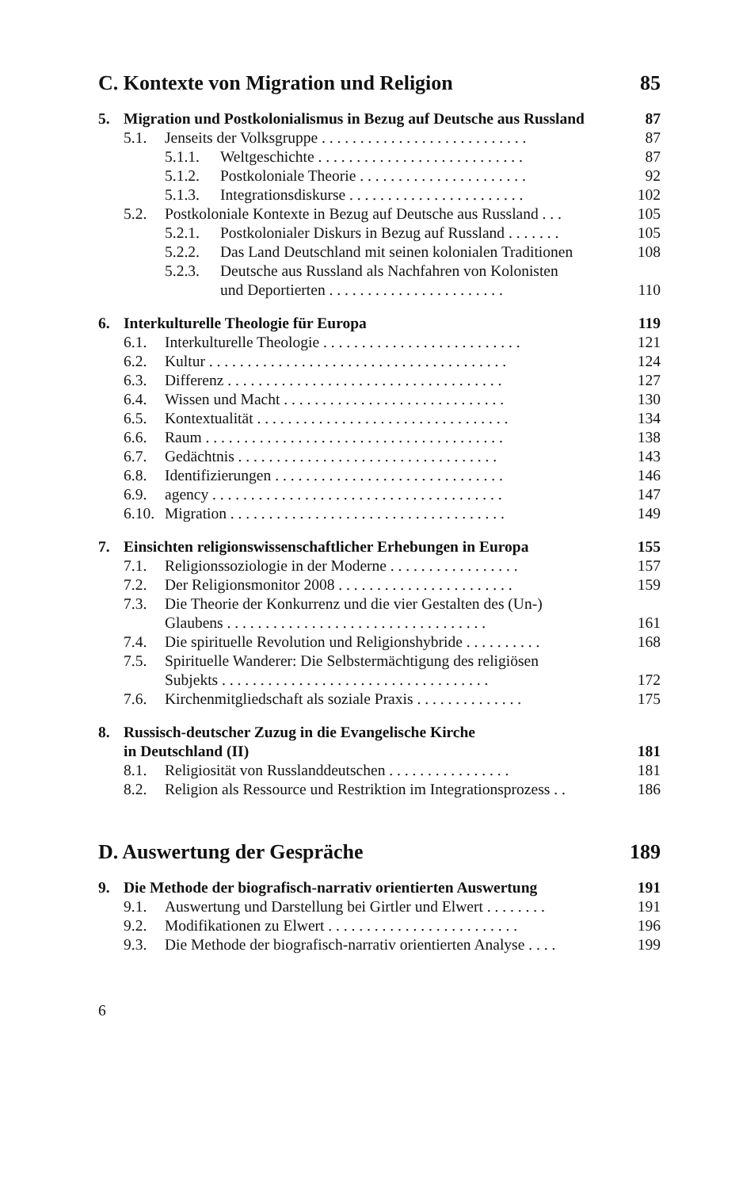C. Kontexte von Migration und Religion 85
5. Migration und Postkolonialismus in Bezug auf Deutsche aus Russland 87
5.1. Jenseits der Volksgruppe . . . . . . . . . . . . . . . . . . . . . . . . . . . 87
5.1.1. Weltgeschichte . . . . . . . . . . . . . . . . . . . . . . . . . . . 87
5.1.2. Postkoloniale Theorie . . . . . . . . . . . . . . . . . . . . . . 92
5.1.3. Integrationsdiskurse . . . . . . . . . . . . . . . . . . . . . . . 102
5.2. Postkoloniale Kontexte in Bezug auf Deutsche aus Russland . . . 105
5.2.1. Postkolonialer Diskurs in Bezug auf Russland . . . . . . . 105
5.2.2. Das Land Deutschland mit seinen kolonialen Traditionen 108
5.2.3. Deutsche aus Russland als Nachfahren von Kolonisten
und Deportierten . . . . . . . . . . . . . . . . . . . . . . . 110
6. Interkulturelle Theologie für Europa 119
6.1. Interkulturelle Theologie . . . . . . . . . . . . . . . . . . . . . . . . . . 121
6.2. Kultur . . . . . . . . . . . . . . . . . . . . . . . . . . . . . . . . . . . . . . . 124
6.3. Differenz . . . . . . . . . . . . . . . . . . . . . . . . . . . . . . . . . . . . 127
6.4. Wissen und Macht . . . . . . . . . . . . . . . . . . . . . . . . . . . . . 130
6.5. Kontextualität . . . . . . . . . . . . . . . . . . . . . . . . . . . . . . . . . 134
6.6. Raum . . . . . . . . . . . . . . . . . . . . . . . . . . . . . . . . . . . . . . . 138
6.7. Gedächtnis . . . . . . . . . . . . . . . . . . . . . . . . . . . . . . . . . . 143
6.8. Identifizierungen . . . . . . . . . . . . . . . . . . . . . . . . . . . . . . 146
6.9. agency . . . . . . . . . . . . . . . . . . . . . . . . . . . . . . . . . . . . . . 147
6.10. Migration . . . . . . . . . . . . . . . . . . . . . . . . . . . . . . . . . . . . 149
7. Einsichten religionswissenschaftlicher Erhebungen in Europa 155
7.1. Religionssoziologie in der Moderne . . . . . . . . . . . . . . . . . 157
7.2. Der Religionsmonitor 2008 . . . . . . . . . . . . . . . . . . . . . . . 159
7.3. Die Theorie der Konkurrenz und die vier Gestalten des (Un-)
Glaubens . . . . . . . . . . . . . . . . . . . . . . . . . . . . . . . . . . 161
7.4. Die spirituelle Revolution und Religionshybride . . . . . . . . . . 168
7.5. Spirituelle Wanderer: Die Selbstermächtigung des religiösen
Subjekts . . . . . . . . . . . . . . . . . . . . . . . . . . . . . . . . . . . 172
7.6. Kirchenmitgliedschaft als soziale Praxis . . . . . . . . . . . . . . 175
8. Russisch-deutscher Zuzug in die Evangelische Kirche
in Deutschland (II) 181
8.1. Religiosität von Russlanddeutschen . . . . . . . . . . . . . . . . 181
8.2. Religion als Ressource und Restriktion im Integrationsprozess . . 186
D. Auswertung der Gespräche 189
9. Die Methode der biografisch-narrativ orientierten Auswertung 191
9.1. Auswertung und Darstellung bei Girtler und Elwert . . . . . . . . 191
9.2. Modifikationen zu Elwert . . . . . . . . . . . . . . . . . . . . . . . . . 196
9.3. Die Methode der biografisch-narrativ orientierten Analyse . . . . 199
6